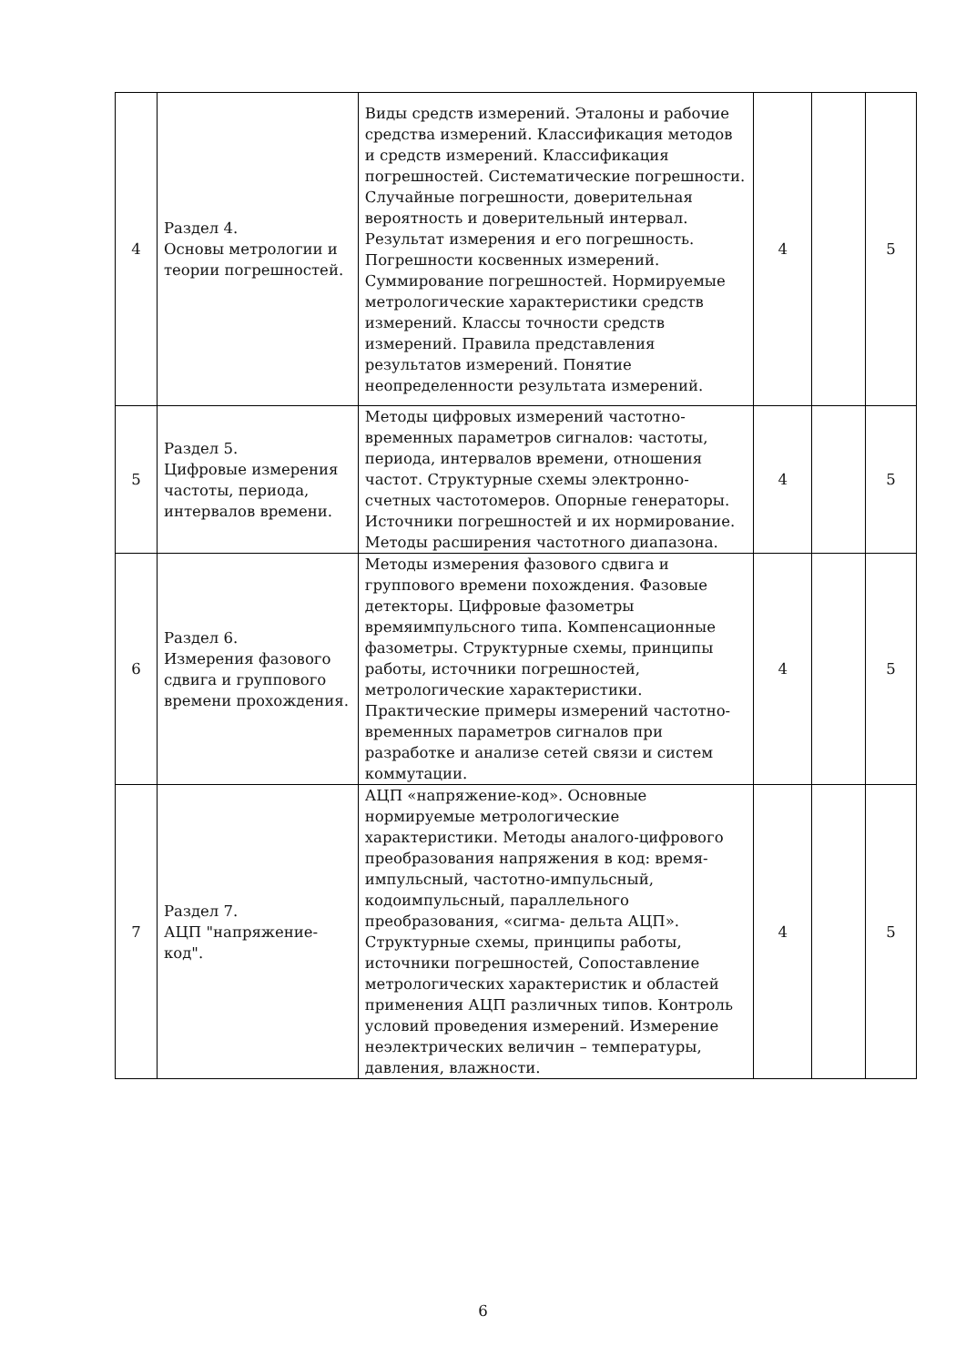| 4 | Раздел 4. Основы метрологии и теории погрешностей. | Виды средств измерений. Эталоны и рабочие средства измерений. Классификация методов и средств измерений. Классификация погрешностей. Систематические погрешности. Случайные погрешности, доверительная вероятность и доверительный интервал. Результат измерения и его погрешность. Погрешности косвенных измерений. Суммирование погрешностей. Нормируемые метрологические характеристики средств измерений. Классы точности средств измерений. Правила представления результатов измерений. Понятие неопределенности результата измерений. | 4 | | 5 |
| 5 | Раздел 5. Цифровые измерения частоты, периода, интервалов времени. | Методы цифровых измерений частотно-временных параметров сигналов: частоты, периода, интервалов времени, отношения частот. Структурные схемы электронно-счетных частотомеров. Опорные генераторы. Источники погрешностей и их нормирование. Методы расширения частотного диапазона. | 4 | | 5 |
| 6 | Раздел 6. Измерения фазового сдвига и группового времени прохождения. | Методы измерения фазового сдвига и группового времени похождения. Фазовые детекторы. Цифровые фазометры времяимпульсного типа. Компенсационные фазометры. Структурные схемы, принципы работы, источники погрешностей, метрологические характеристики. Практические примеры измерений частотно-временных параметров сигналов при разработке и анализе сетей связи и систем коммутации. | 4 | | 5 |
| 7 | Раздел 7. АЦП "напряжение-код". | АЦП «напряжение-код». Основные нормируемые метрологические характеристики. Методы аналого-цифрового преобразования напряжения в код: время-импульсный, частотно-импульсный, кодоимпульсный, параллельного преобразования, «сигма- дельта АЦП». Структурные схемы, принципы работы, источники погрешностей, Сопоставление метрологических характеристик и областей применения АЦП различных типов. Контроль условий проведения измерений. Измерение неэлектрических величин – температуры, давления, влажности. | 4 | | 5 |
6